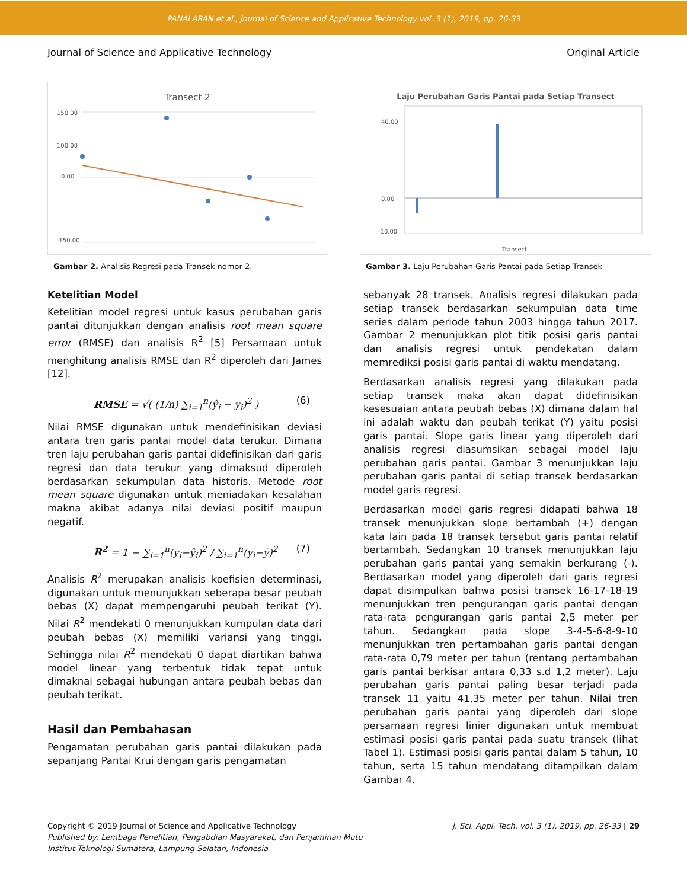PANALARAN et al., Journal of Science and Applicative Technology vol. 3 (1), 2019, pp. 26-33
Journal of Science and Applicative Technology Original Article
Transect 2
150.00
100.00
0.00
-150.00
Gambar 2. Analisis Regresi pada Transek nomor 2.
Laju Perubahan Garis Pantai pada Setiap Transect
40.00
0.00
-10.00
Transect
Gambar 3. Laju Perubahan Garis Pantai pada Setiap Transek
Ketelitian Model
Ketelitian model regresi untuk kasus perubahan garis pantai ditunjukkan dengan analisis root mean square error (RMSE) dan analisis R<sup>2</sup> [5] Persamaan untuk menghitung analisis RMSE dan R<sup>2</sup> diperoleh dari James [12].
RMSE = √( (1/n) ∑<sub>i=1</sub><sup>n</sup>(ŷ<sub>i</sub> − y<sub>i</sub>)<sup>2</sup> ) (6)
Nilai RMSE digunakan untuk mendefinisikan deviasi antara tren garis pantai model data terukur. Dimana tren laju perubahan garis pantai didefinisikan dari garis regresi dan data terukur yang dimaksud diperoleh berdasarkan sekumpulan data historis. Metode root mean square digunakan untuk meniadakan kesalahan makna akibat adanya nilai deviasi positif maupun negatif.
R<sup>2</sup> = 1 − ∑<sub>i=1</sub><sup>n</sup>(y<sub>i</sub>−ŷ<sub>i</sub>)<sup>2</sup> / ∑<sub>i=1</sub><sup>n</sup>(y<sub>i</sub>−ȳ)<sup>2</sup> (7)
Analisis R<sup>2</sup> merupakan analisis koefisien determinasi, digunakan untuk menunjukkan seberapa besar peubah bebas (X) dapat mempengaruhi peubah terikat (Y). Nilai R<sup>2</sup> mendekati 0 menunjukkan kumpulan data dari peubah bebas (X) memiliki variansi yang tinggi. Sehingga nilai R<sup>2</sup> mendekati 0 dapat diartikan bahwa model linear yang terbentuk tidak tepat untuk dimaknai sebagai hubungan antara peubah bebas dan peubah terikat.
Hasil dan Pembahasan
Pengamatan perubahan garis pantai dilakukan pada sepanjang Pantai Krui dengan garis pengamatan
sebanyak 28 transek. Analisis regresi dilakukan pada setiap transek berdasarkan sekumpulan data time series dalam periode tahun 2003 hingga tahun 2017. Gambar 2 menunjukkan plot titik posisi garis pantai dan analisis regresi untuk pendekatan dalam memrediksi posisi garis pantai di waktu mendatang.
Berdasarkan analisis regresi yang dilakukan pada setiap transek maka akan dapat didefinisikan kesesuaian antara peubah bebas (X) dimana dalam hal ini adalah waktu dan peubah terikat (Y) yaitu posisi garis pantai. Slope garis linear yang diperoleh dari analisis regresi diasumsikan sebagai model laju perubahan garis pantai. Gambar 3 menunjukkan laju perubahan garis pantai di setiap transek berdasarkan model garis regresi.
Berdasarkan model garis regresi didapati bahwa 18 transek menunjukkan slope bertambah (+) dengan kata lain pada 18 transek tersebut garis pantai relatif bertambah. Sedangkan 10 transek menunjukkan laju perubahan garis pantai yang semakin berkurang (-). Berdasarkan model yang diperoleh dari garis regresi dapat disimpulkan bahwa posisi transek 16-17-18-19 menunjukkan tren pengurangan garis pantai dengan rata-rata pengurangan garis pantai 2,5 meter per tahun. Sedangkan pada slope 3-4-5-6-8-9-10 menunjukkan tren pertambahan garis pantai dengan rata-rata 0,79 meter per tahun (rentang pertambahan garis pantai berkisar antara 0,33 s.d 1,2 meter). Laju perubahan garis pantai paling besar terjadi pada transek 11 yaitu 41,35 meter per tahun. Nilai tren perubahan garis pantai yang diperoleh dari slope persamaan regresi linier digunakan untuk membuat estimasi posisi garis pantai pada suatu transek (lihat Tabel 1). Estimasi posisi garis pantai dalam 5 tahun, 10 tahun, serta 15 tahun mendatang ditampilkan dalam Gambar 4.
Copyright © 2019 Journal of Science and Applicative Technology
Published by: Lembaga Penelitian, Pengabdian Masyarakat, dan Penjaminan Mutu
Institut Teknologi Sumatera, Lampung Selatan, Indonesia
J. Sci. Appl. Tech. vol. 3 (1), 2019, pp. 26-33 | 29